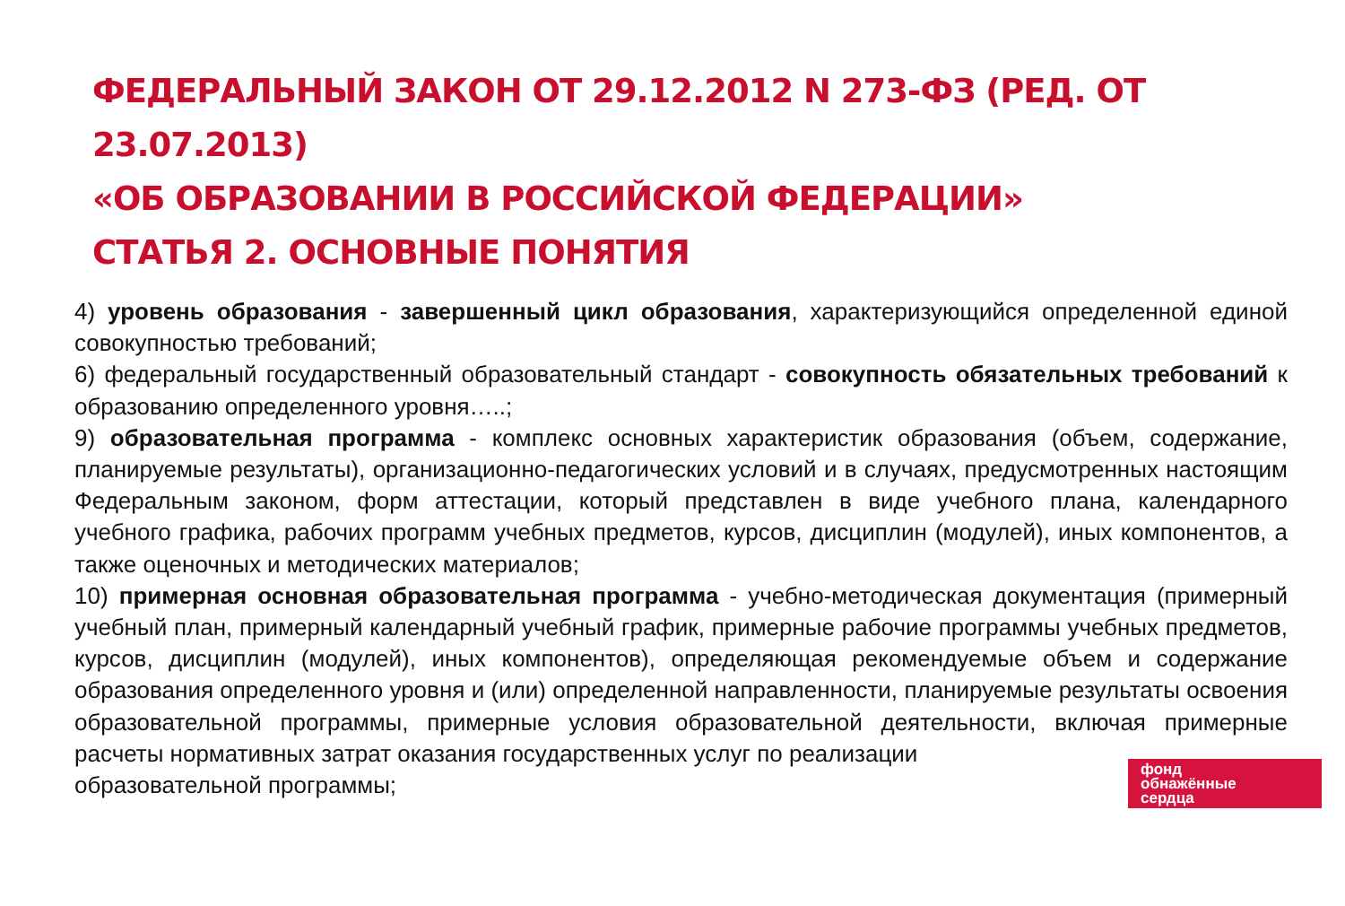ФЕДЕРАЛЬНЫЙ ЗАКОН ОТ 29.12.2012 N 273-ФЗ (РЕД. ОТ 23.07.2013)
«ОБ ОБРАЗОВАНИИ В РОССИЙСКОЙ ФЕДЕРАЦИИ»
СТАТЬЯ 2. ОСНОВНЫЕ ПОНЯТИЯ
4) уровень образования - завершенный цикл образования, характеризующийся определенной единой совокупностью требований;
6) федеральный государственный образовательный стандарт - совокупность обязательных требований к образованию определенного уровня…..;
9) образовательная программа - комплекс основных характеристик образования (объем, содержание, планируемые результаты), организационно-педагогических условий и в случаях, предусмотренных настоящим Федеральным законом, форм аттестации, который представлен в виде учебного плана, календарного учебного графика, рабочих программ учебных предметов, курсов, дисциплин (модулей), иных компонентов, а также оценочных и методических материалов;
10) примерная основная образовательная программа - учебно-методическая документация (примерный учебный план, примерный календарный учебный график, примерные рабочие программы учебных предметов, курсов, дисциплин (модулей), иных компонентов), определяющая рекомендуемые объем и содержание образования определенного уровня и (или) определенной направленности, планируемые результаты освоения образовательной программы, примерные условия образовательной деятельности, включая примерные расчеты нормативных затрат оказания государственных услуг по реализации
образовательной программы;
фонд
обнажённые
сердца